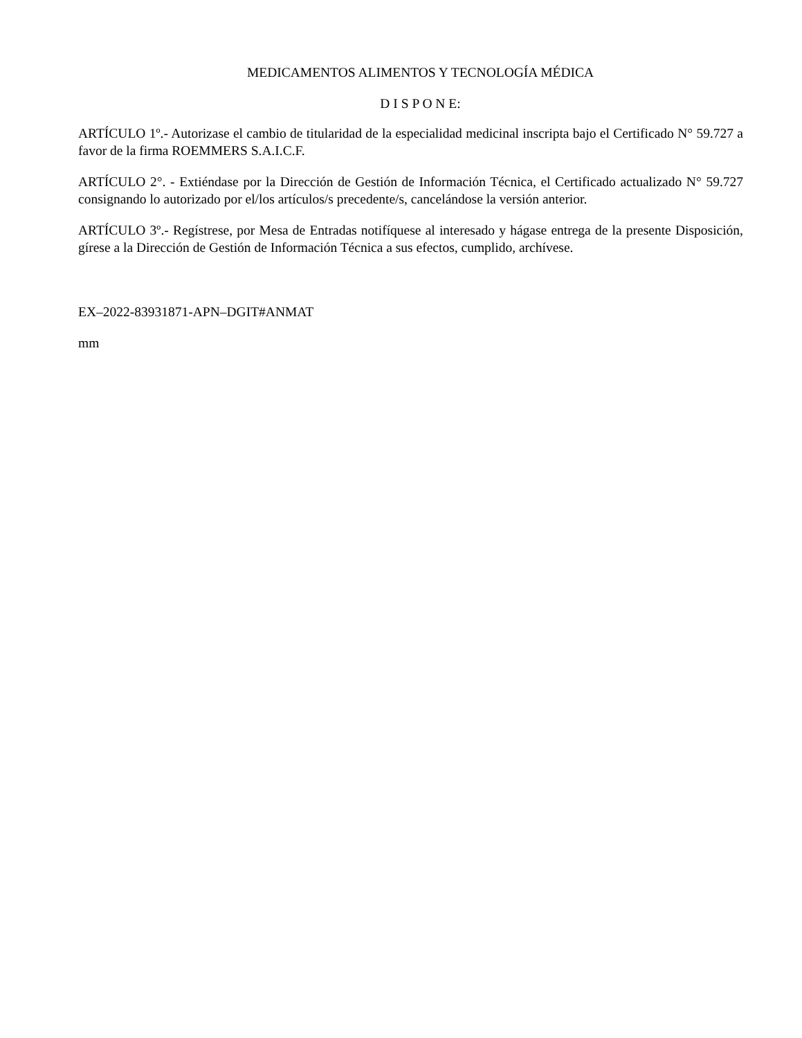MEDICAMENTOS ALIMENTOS Y TECNOLOGÍA MÉDICA
D I S P O N E:
ARTÍCULO 1º.- Autorizase el cambio de titularidad de la especialidad medicinal inscripta bajo el Certificado N° 59.727 a favor de la firma ROEMMERS S.A.I.C.F.
ARTÍCULO 2°. - Extiéndase por la Dirección de Gestión de Información Técnica, el Certificado actualizado N° 59.727 consignando lo autorizado por el/los artículos/s precedente/s, cancelándose la versión anterior.
ARTÍCULO 3º.- Regístrese, por Mesa de Entradas notifíquese al interesado y hágase entrega de la presente Disposición, gírese a la Dirección de Gestión de Información Técnica a sus efectos, cumplido, archívese.
EX–2022-83931871-APN–DGIT#ANMAT
mm